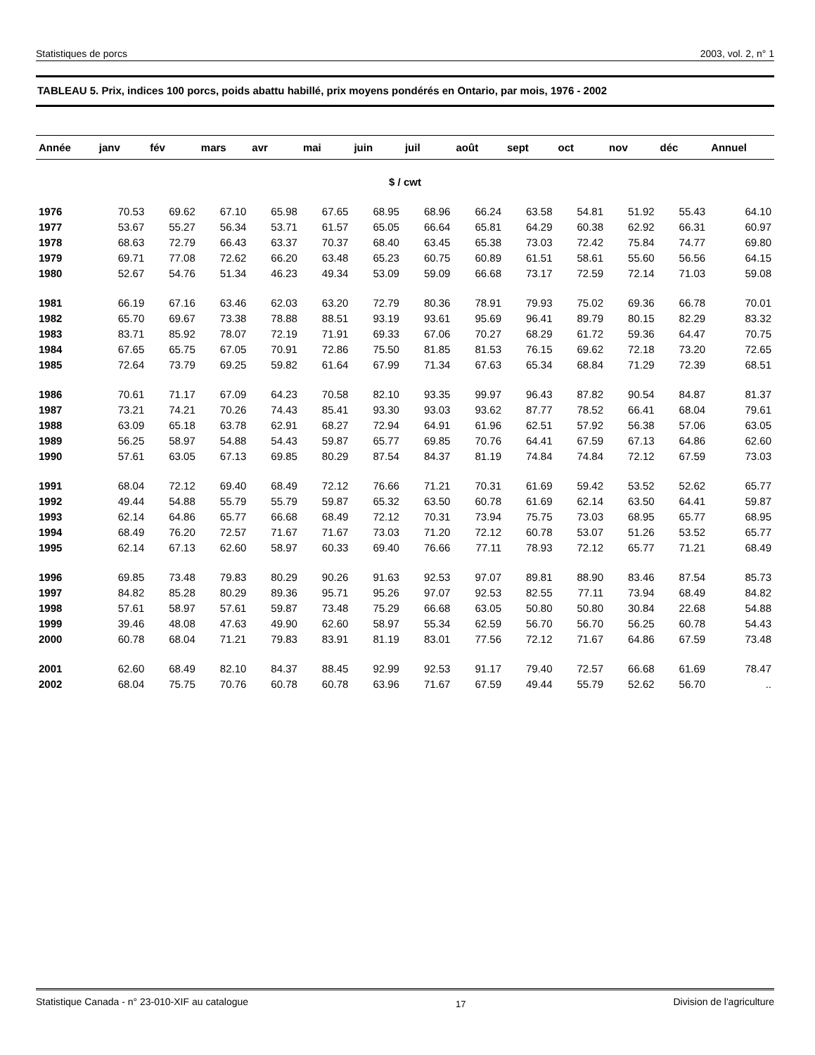Statistiques de porcs 2003, vol. 2, n° 1
TABLEAU 5. Prix, indices 100 porcs, poids abattu habillé, prix moyens pondérés en Ontario, par mois, 1976 - 2002
| Année | janv | fév | mars | avr | mai | juin | juil | août | sept | oct | nov | déc | Annuel |
| --- | --- | --- | --- | --- | --- | --- | --- | --- | --- | --- | --- | --- | --- |
| $ / cwt | | | | | | | | | | | | | |
| 1976 | 70.53 | 69.62 | 67.10 | 65.98 | 67.65 | 68.95 | 68.96 | 66.24 | 63.58 | 54.81 | 51.92 | 55.43 | 64.10 |
| 1977 | 53.67 | 55.27 | 56.34 | 53.71 | 61.57 | 65.05 | 66.64 | 65.81 | 64.29 | 60.38 | 62.92 | 66.31 | 60.97 |
| 1978 | 68.63 | 72.79 | 66.43 | 63.37 | 70.37 | 68.40 | 63.45 | 65.38 | 73.03 | 72.42 | 75.84 | 74.77 | 69.80 |
| 1979 | 69.71 | 77.08 | 72.62 | 66.20 | 63.48 | 65.23 | 60.75 | 60.89 | 61.51 | 58.61 | 55.60 | 56.56 | 64.15 |
| 1980 | 52.67 | 54.76 | 51.34 | 46.23 | 49.34 | 53.09 | 59.09 | 66.68 | 73.17 | 72.59 | 72.14 | 71.03 | 59.08 |
| 1981 | 66.19 | 67.16 | 63.46 | 62.03 | 63.20 | 72.79 | 80.36 | 78.91 | 79.93 | 75.02 | 69.36 | 66.78 | 70.01 |
| 1982 | 65.70 | 69.67 | 73.38 | 78.88 | 88.51 | 93.19 | 93.61 | 95.69 | 96.41 | 89.79 | 80.15 | 82.29 | 83.32 |
| 1983 | 83.71 | 85.92 | 78.07 | 72.19 | 71.91 | 69.33 | 67.06 | 70.27 | 68.29 | 61.72 | 59.36 | 64.47 | 70.75 |
| 1984 | 67.65 | 65.75 | 67.05 | 70.91 | 72.86 | 75.50 | 81.85 | 81.53 | 76.15 | 69.62 | 72.18 | 73.20 | 72.65 |
| 1985 | 72.64 | 73.79 | 69.25 | 59.82 | 61.64 | 67.99 | 71.34 | 67.63 | 65.34 | 68.84 | 71.29 | 72.39 | 68.51 |
| 1986 | 70.61 | 71.17 | 67.09 | 64.23 | 70.58 | 82.10 | 93.35 | 99.97 | 96.43 | 87.82 | 90.54 | 84.87 | 81.37 |
| 1987 | 73.21 | 74.21 | 70.26 | 74.43 | 85.41 | 93.30 | 93.03 | 93.62 | 87.77 | 78.52 | 66.41 | 68.04 | 79.61 |
| 1988 | 63.09 | 65.18 | 63.78 | 62.91 | 68.27 | 72.94 | 64.91 | 61.96 | 62.51 | 57.92 | 56.38 | 57.06 | 63.05 |
| 1989 | 56.25 | 58.97 | 54.88 | 54.43 | 59.87 | 65.77 | 69.85 | 70.76 | 64.41 | 67.59 | 67.13 | 64.86 | 62.60 |
| 1990 | 57.61 | 63.05 | 67.13 | 69.85 | 80.29 | 87.54 | 84.37 | 81.19 | 74.84 | 74.84 | 72.12 | 67.59 | 73.03 |
| 1991 | 68.04 | 72.12 | 69.40 | 68.49 | 72.12 | 76.66 | 71.21 | 70.31 | 61.69 | 59.42 | 53.52 | 52.62 | 65.77 |
| 1992 | 49.44 | 54.88 | 55.79 | 55.79 | 59.87 | 65.32 | 63.50 | 60.78 | 61.69 | 62.14 | 63.50 | 64.41 | 59.87 |
| 1993 | 62.14 | 64.86 | 65.77 | 66.68 | 68.49 | 72.12 | 70.31 | 73.94 | 75.75 | 73.03 | 68.95 | 65.77 | 68.95 |
| 1994 | 68.49 | 76.20 | 72.57 | 71.67 | 71.67 | 73.03 | 71.20 | 72.12 | 60.78 | 53.07 | 51.26 | 53.52 | 65.77 |
| 1995 | 62.14 | 67.13 | 62.60 | 58.97 | 60.33 | 69.40 | 76.66 | 77.11 | 78.93 | 72.12 | 65.77 | 71.21 | 68.49 |
| 1996 | 69.85 | 73.48 | 79.83 | 80.29 | 90.26 | 91.63 | 92.53 | 97.07 | 89.81 | 88.90 | 83.46 | 87.54 | 85.73 |
| 1997 | 84.82 | 85.28 | 80.29 | 89.36 | 95.71 | 95.26 | 97.07 | 92.53 | 82.55 | 77.11 | 73.94 | 68.49 | 84.82 |
| 1998 | 57.61 | 58.97 | 57.61 | 59.87 | 73.48 | 75.29 | 66.68 | 63.05 | 50.80 | 50.80 | 30.84 | 22.68 | 54.88 |
| 1999 | 39.46 | 48.08 | 47.63 | 49.90 | 62.60 | 58.97 | 55.34 | 62.59 | 56.70 | 56.70 | 56.25 | 60.78 | 54.43 |
| 2000 | 60.78 | 68.04 | 71.21 | 79.83 | 83.91 | 81.19 | 83.01 | 77.56 | 72.12 | 71.67 | 64.86 | 67.59 | 73.48 |
| 2001 | 62.60 | 68.49 | 82.10 | 84.37 | 88.45 | 92.99 | 92.53 | 91.17 | 79.40 | 72.57 | 66.68 | 61.69 | 78.47 |
| 2002 | 68.04 | 75.75 | 70.76 | 60.78 | 60.78 | 63.96 | 71.67 | 67.59 | 49.44 | 55.79 | 52.62 | 56.70 | .. |
Statistique Canada - n° 23-010-XIF au catalogue 17 Division de l'agriculture